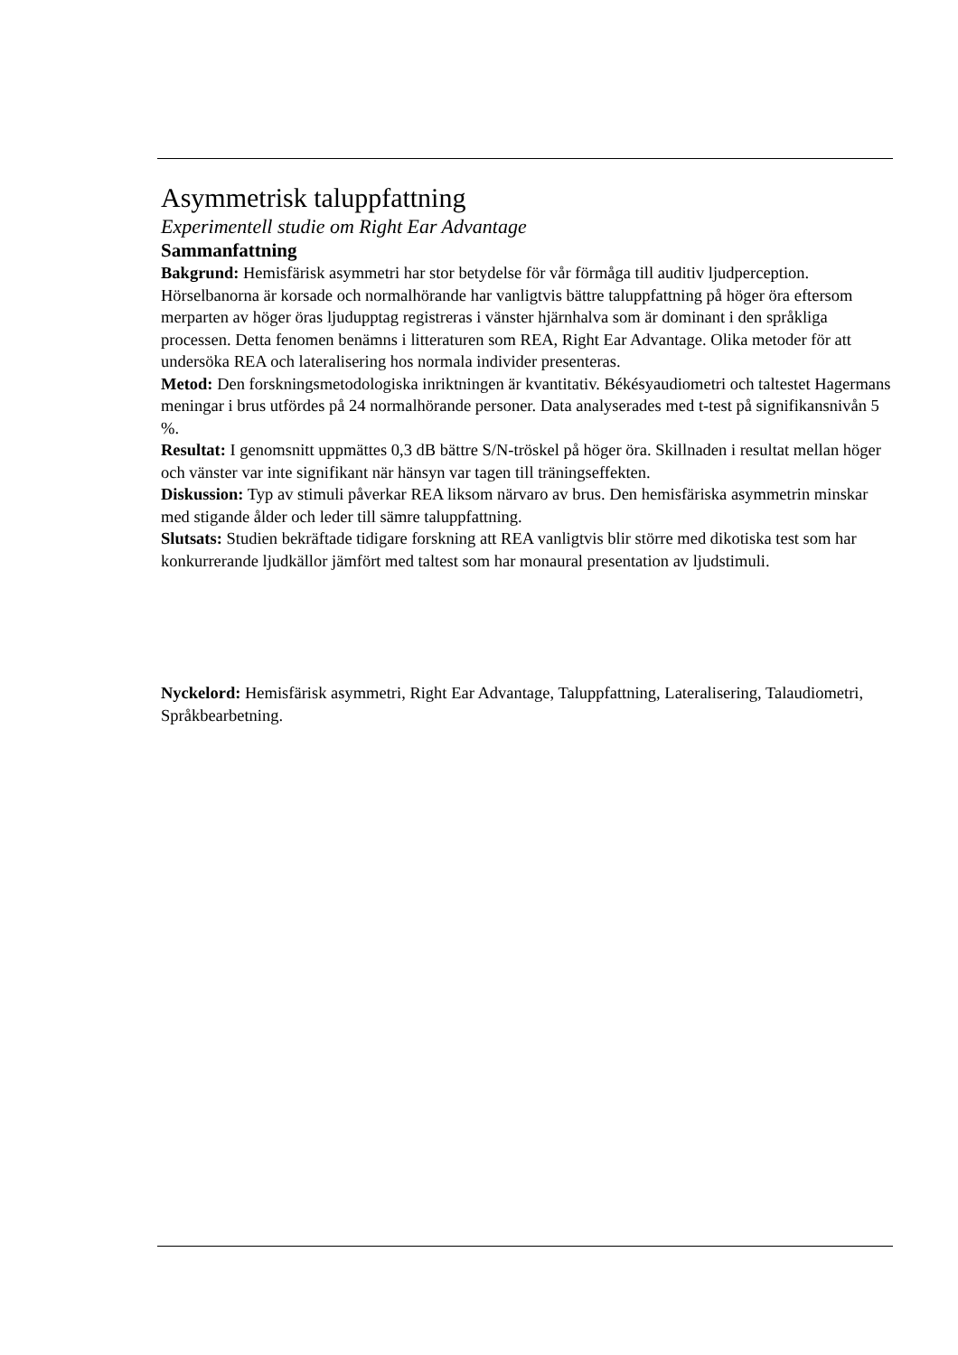Asymmetrisk taluppfattning
Experimentell studie om Right Ear Advantage
Sammanfattning
Bakgrund: Hemisfärisk asymmetri har stor betydelse för vår förmåga till auditiv ljudperception. Hörselbanorna är korsade och normalhörande har vanligtvis bättre taluppfattning på höger öra eftersom merparten av höger öras ljudupptag registreras i vänster hjärnhalva som är dominant i den språkliga processen. Detta fenomen benämns i litteraturen som REA, Right Ear Advantage. Olika metoder för att undersöka REA och lateralisering hos normala individer presenteras.
Metod: Den forskningsmetodologiska inriktningen är kvantitativ. Békésyaudiometri och taltestet Hagermans meningar i brus utfördes på 24 normalhörande personer. Data analyserades med t-test på signifikansnivån 5 %.
Resultat: I genomsnitt uppmättes 0,3 dB bättre S/N-tröskel på höger öra. Skillnaden i resultat mellan höger och vänster var inte signifikant när hänsyn var tagen till träningseffekten.
Diskussion: Typ av stimuli påverkar REA liksom närvaro av brus. Den hemisfäriska asymmetrin minskar med stigande ålder och leder till sämre taluppfattning.
Slutsats: Studien bekräftade tidigare forskning att REA vanligtvis blir större med dikotiska test som har konkurrerande ljudkällor jämfört med taltest som har monaural presentation av ljudstimuli.
Nyckelord: Hemisfärisk asymmetri, Right Ear Advantage, Taluppfattning, Lateralisering, Talaudiometri, Språkbearbetning.